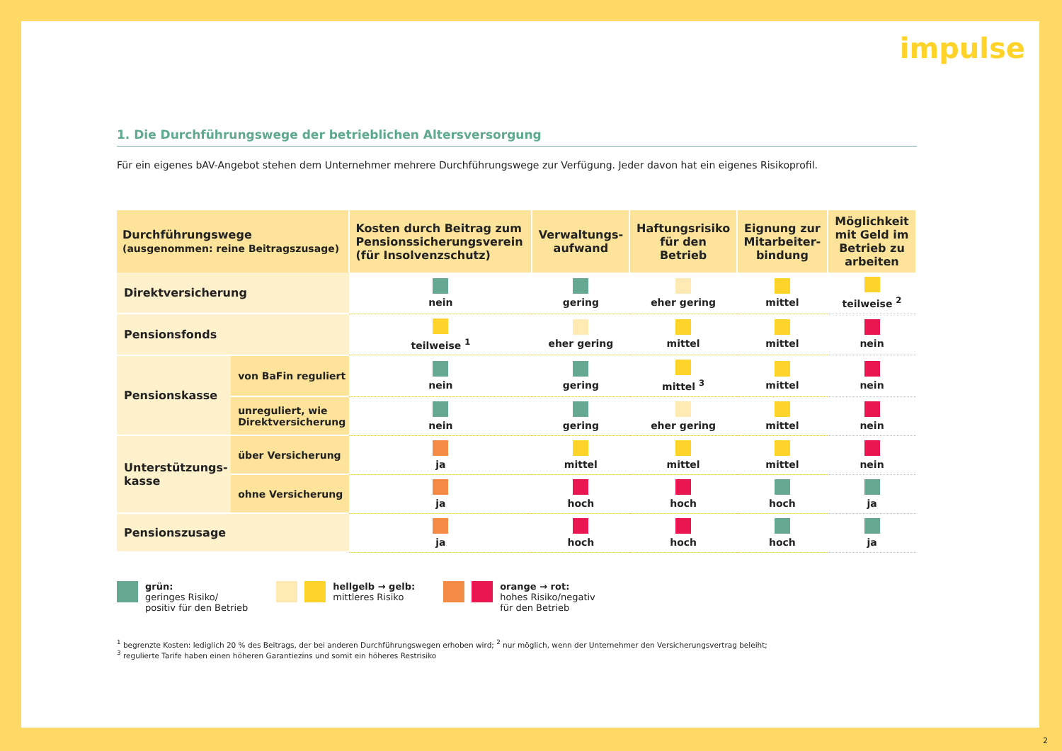impulse
1. Die Durchführungswege der betrieblichen Altersversorgung
Für ein eigenes bAV-Angebot stehen dem Unternehmer mehrere Durchführungswege zur Verfügung. Jeder davon hat ein eigenes Risikoprofil.
| Durchführungswege (ausgenommen: reine Beitragszusage) | | Kosten durch Beitrag zum Pensionssicherungsverein (für Insolvenzschutz) | Verwaltungs-aufwand | Haftungsrisiko für den Betrieb | Eignung zur Mitarbeiter-bindung | Möglichkeit mit Geld im Betrieb zu arbeiten |
| --- | --- | --- | --- | --- | --- | --- |
| Direktversicherung | | nein | gering | eher gering | mittel | teilweise <sup>2</sup> |
| Pensionsfonds | | teilweise <sup>1</sup> | eher gering | mittel | mittel | nein |
| Pensionskasse | von BaFin reguliert | nein | gering | mittel <sup>3</sup> | mittel | nein |
| | unreguliert, wie Direktversicherung | nein | gering | eher gering | mittel | nein |
| Unterstützungs-kasse | über Versicherung | ja | mittel | mittel | mittel | nein |
| | ohne Versicherung | ja | hoch | hoch | hoch | ja |
| Pensionszusage | | ja | hoch | hoch | hoch | ja |
grün:
geringes Risiko/
positiv für den Betrieb
hellgelb → gelb:
mittleres Risiko
orange → rot:
hohes Risiko/negativ
für den Betrieb
<sup>1</sup> begrenzte Kosten: lediglich 20 % des Beitrags, der bei anderen Durchführungswegen erhoben wird; <sup>2</sup> nur möglich, wenn der Unternehmer den Versicherungsvertrag beleiht;
<sup>3</sup> regulierte Tarife haben einen höheren Garantiezins und somit ein höheres Restrisiko
2